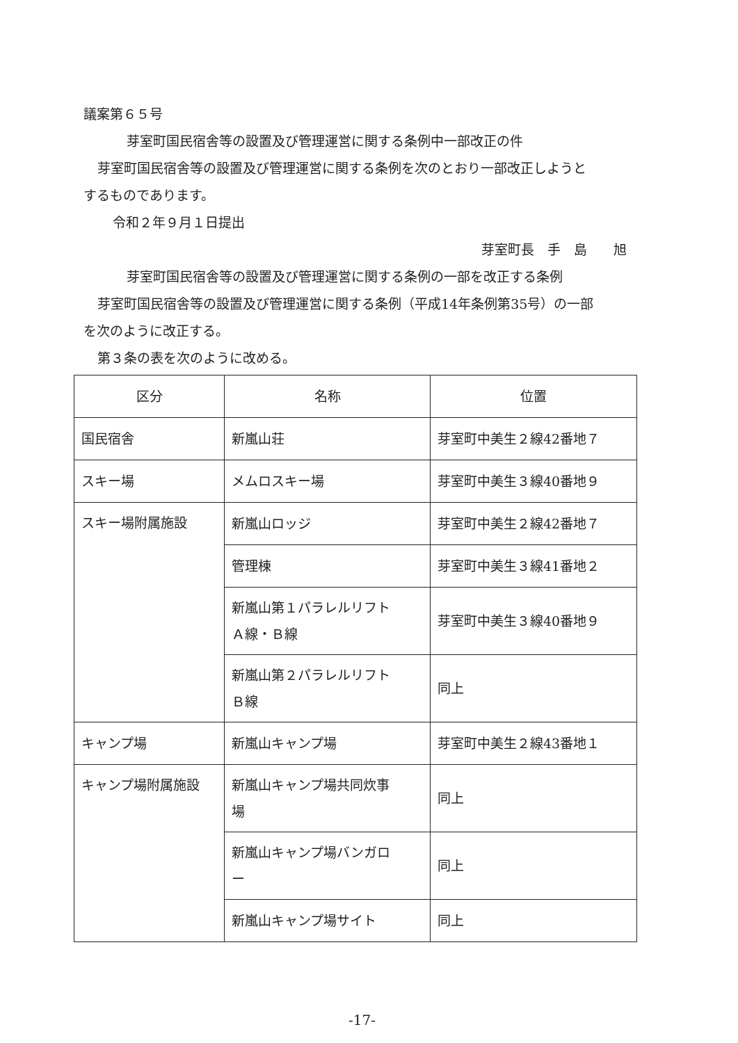議案第６５号
芽室町国民宿舎等の設置及び管理運営に関する条例中一部改正の件
芽室町国民宿舎等の設置及び管理運営に関する条例を次のとおり一部改正しようと
するものであります。
令和２年９月１日提出
芽室町長　手　島　　旭
芽室町国民宿舎等の設置及び管理運営に関する条例の一部を改正する条例
芽室町国民宿舎等の設置及び管理運営に関する条例（平成14年条例第35号）の一部
を次のように改正する。
第３条の表を次のように改める。
| 区分 | 名称 | 位置 |
| --- | --- | --- |
| 国民宿舎 | 新嵐山荘 | 芽室町中美生２線42番地７ |
| スキー場 | メムロスキー場 | 芽室町中美生３線40番地９ |
| スキー場附属施設 | 新嵐山ロッジ | 芽室町中美生２線42番地７ |
| | 管理棟 | 芽室町中美生３線41番地２ |
| | 新嵐山第１パラレルリフト Ａ線・Ｂ線 | 芽室町中美生３線40番地９ |
| | 新嵐山第２パラレルリフト Ｂ線 | 同上 |
| キャンプ場 | 新嵐山キャンプ場 | 芽室町中美生２線43番地１ |
| キャンプ場附属施設 | 新嵐山キャンプ場共同炊事 場 | 同上 |
| | 新嵐山キャンプ場バンガロ ー | 同上 |
| | 新嵐山キャンプ場サイト | 同上 |
-17-